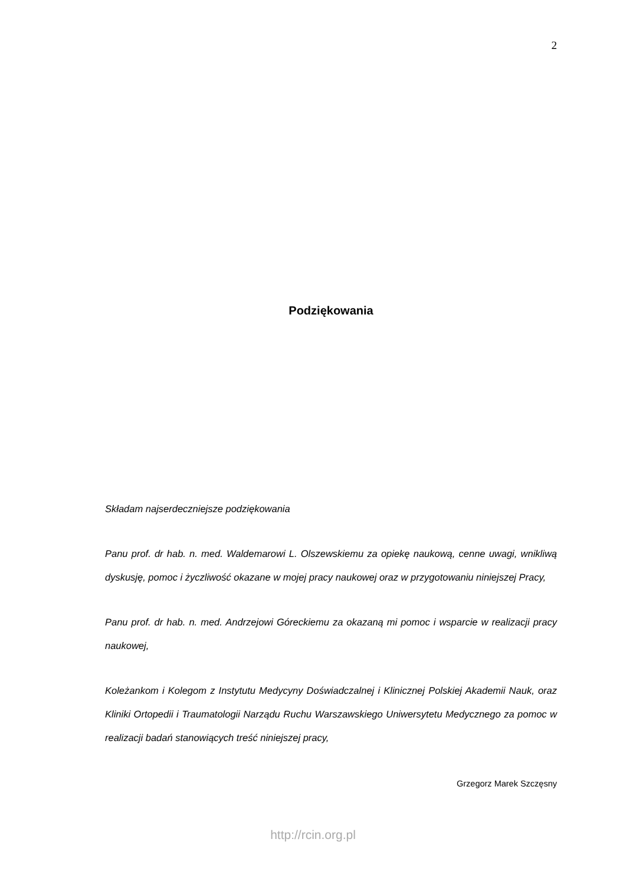2
Podziękowania
Składam najserdeczniejsze podziękowania
Panu prof. dr hab. n. med. Waldemarowi L. Olszewskiemu za opiekę naukową, cenne uwagi, wnikliwą dyskusję, pomoc i życzliwość okazane w mojej pracy naukowej oraz w przygotowaniu niniejszej Pracy,
Panu prof. dr hab. n. med. Andrzejowi Góreckiemu za okazaną mi pomoc i wsparcie w realizacji pracy naukowej,
Koleżankom i Kolegom z Instytutu Medycyny Doświadczalnej i Klinicznej Polskiej Akademii Nauk, oraz Kliniki Ortopedii i Traumatologii Narządu Ruchu Warszawskiego Uniwersytetu Medycznego za pomoc w realizacji badań stanowiących treść niniejszej pracy,
Grzegorz Marek Szczęsny
http://rcin.org.pl